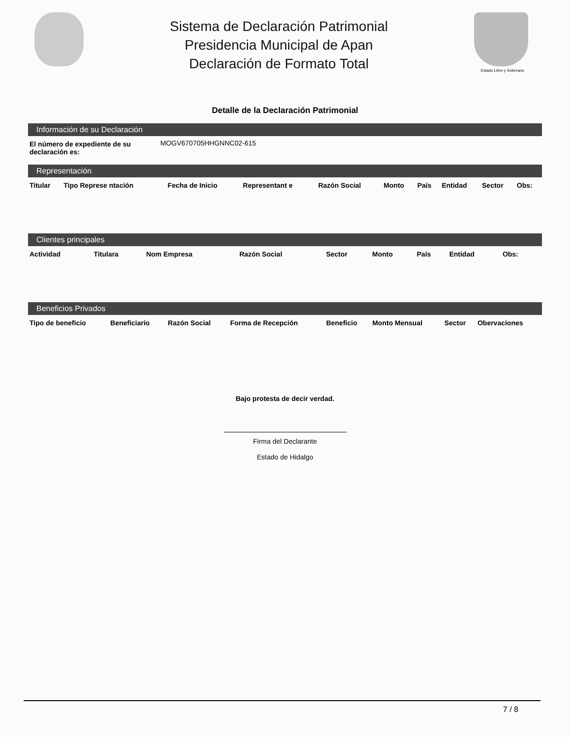Sistema de Declaración Patrimonial
Presidencia Municipal de Apan
Declaración de Formato Total
Estado Libre y Soberano
Detalle de la Declaración Patrimonial
Información de su Declaración
| El número de expediente de su declaración es: | MOGV670705HHGNNC02-615 |
Representación
| Titular | Tipo Represe ntación | Fecha de Inicio | Representant e | Razón Social | Monto | País | Entidad | Sector | Obs: |
| --- | --- | --- | --- | --- | --- | --- | --- | --- | --- |
Clientes principales
| Actividad | Titulara | Nom Empresa | Razón Social | Sector | Monto | País | Entidad | Obs: | |
| --- | --- | --- | --- | --- | --- | --- | --- | --- | --- |
Beneficios Privados
| Tipo de beneficio | Beneficiario | Razón Social | Forma de Recepción | Beneficio | Monto Mensual | Sector | Obervaciones |
| --- | --- | --- | --- | --- | --- | --- | --- |
Bajo protesta de decir verdad.
Firma del Declarante
Estado de Hidalgo
7 / 8